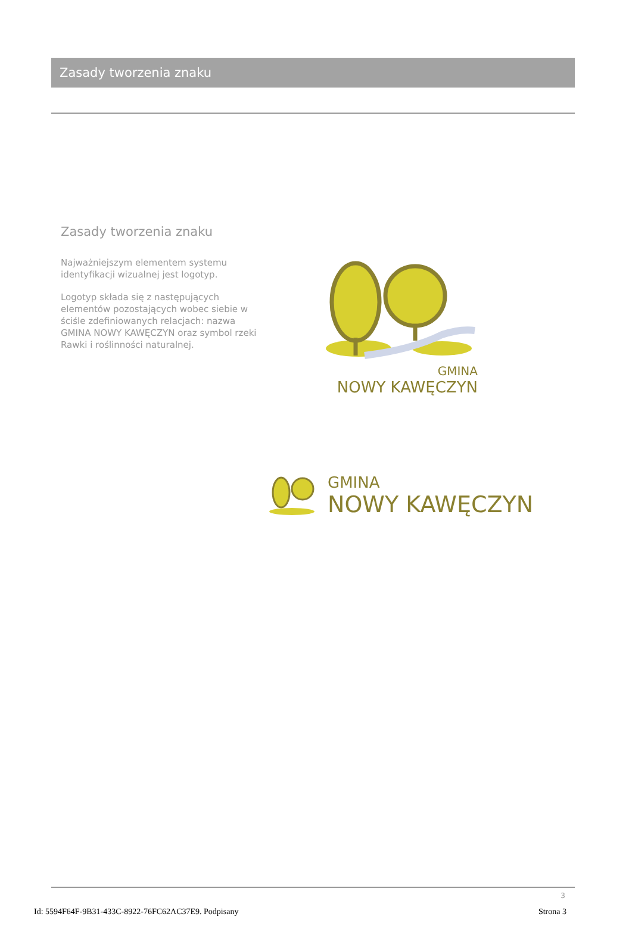Zasady tworzenia znaku
Zasady tworzenia znaku
Najważniejszym elementem systemu identyfikacji wizualnej jest logotyp.
Logotyp składa się z następujących elementów pozostających wobec siebie w ściśle zdefiniowanych relacjach: nazwa GMINA NOWY KAWĘCZYN oraz symbol rzeki Rawki i roślinności naturalnej.
GMINA
NOWY KAWĘCZYN
GMINA
NOWY KAWĘCZYN
3
Id: 5594F64F-9B31-433C-8922-76FC62AC37E9. Podpisany Strona 3